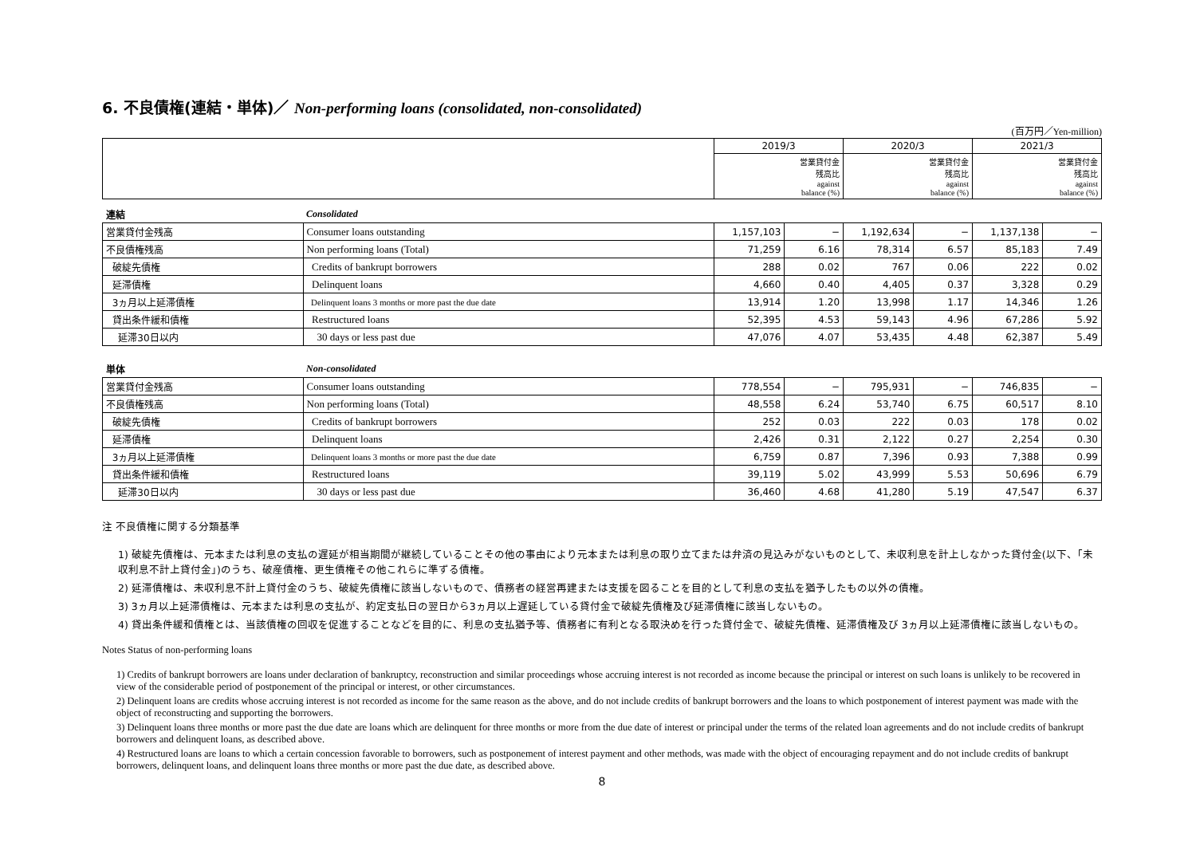6. 不良債権(連結・単体)／ Non-performing loans (consolidated, non-consolidated)
(百万円／Yen-million)
| | | 2019/3 | | 2020/3 | | 2021/3 | |
| | | | 営業貸付金 残高比 against balance (%) | | 営業貸付金 残高比 against balance (%) | | 営業貸付金 残高比 against balance (%) |
| 連結 | Consolidated | | | | | | |
| 営業貸付金残高 | Consumer loans outstanding | 1,157,103 | − | 1,192,634 | − | 1,137,138 | − |
| 不良債権残高 | Non performing loans (Total) | 71,259 | 6.16 | 78,314 | 6.57 | 85,183 | 7.49 |
| 破綻先債権 | Credits of bankrupt borrowers | 288 | 0.02 | 767 | 0.06 | 222 | 0.02 |
| 延滞債権 | Delinquent loans | 4,660 | 0.40 | 4,405 | 0.37 | 3,328 | 0.29 |
| 3ヵ月以上延滞債権 | Delinquent loans 3 months or more past the due date | 13,914 | 1.20 | 13,998 | 1.17 | 14,346 | 1.26 |
| 貸出条件緩和債権 | Restructured loans | 52,395 | 4.53 | 59,143 | 4.96 | 67,286 | 5.92 |
| 延滞30日以内 | 30 days or less past due | 47,076 | 4.07 | 53,435 | 4.48 | 62,387 | 5.49 |
| 単体 | Non-consolidated | | | | | | |
| 営業貸付金残高 | Consumer loans outstanding | 778,554 | − | 795,931 | − | 746,835 | − |
| 不良債権残高 | Non performing loans (Total) | 48,558 | 6.24 | 53,740 | 6.75 | 60,517 | 8.10 |
| 破綻先債権 | Credits of bankrupt borrowers | 252 | 0.03 | 222 | 0.03 | 178 | 0.02 |
| 延滞債権 | Delinquent loans | 2,426 | 0.31 | 2,122 | 0.27 | 2,254 | 0.30 |
| 3ヵ月以上延滞債権 | Delinquent loans 3 months or more past the due date | 6,759 | 0.87 | 7,396 | 0.93 | 7,388 | 0.99 |
| 貸出条件緩和債権 | Restructured loans | 39,119 | 5.02 | 43,999 | 5.53 | 50,696 | 6.79 |
| 延滞30日以内 | 30 days or less past due | 36,460 | 4.68 | 41,280 | 5.19 | 47,547 | 6.37 |
注 不良債権に関する分類基準
1) 破綻先債権は、元本または利息の支払の遅延が相当期間が継続していることその他の事由により元本または利息の取り立てまたは弁済の見込みがないものとして、未収利息を計上しなかった貸付金(以下、「未収利息不計上貸付金」)のうち、破産債権、更生債権その他これらに準ずる債権。
2) 延滞債権は、未収利息不計上貸付金のうち、破綻先債権に該当しないもので、債務者の経営再建または支援を図ることを目的として利息の支払を猶予したもの以外の債権。
3) 3ヵ月以上延滞債権は、元本または利息の支払が、約定支払日の翌日から3ヵ月以上遅延している貸付金で破綻先債権及び延滞債権に該当しないもの。
4) 貸出条件緩和債権とは、当該債権の回収を促進することなどを目的に、利息の支払猶予等、債務者に有利となる取決めを行った貸付金で、破綻先債権、延滞債権及び 3ヵ月以上延滞債権に該当しないもの。
Notes Status of non-performing loans
1) Credits of bankrupt borrowers are loans under declaration of bankruptcy, reconstruction and similar proceedings whose accruing interest is not recorded as income because the principal or interest on such loans is unlikely to be recovered in view of the considerable period of postponement of the principal or interest, or other circumstances.
2) Delinquent loans are credits whose accruing interest is not recorded as income for the same reason as the above, and do not include credits of bankrupt borrowers and the loans to which postponement of interest payment was made with the object of reconstructing and supporting the borrowers.
3) Delinquent loans three months or more past the due date are loans which are delinquent for three months or more from the due date of interest or principal under the terms of the related loan agreements and do not include credits of bankrupt borrowers and delinquent loans, as described above.
4) Restructured loans are loans to which a certain concession favorable to borrowers, such as postponement of interest payment and other methods, was made with the object of encouraging repayment and do not include credits of bankrupt borrowers, delinquent loans, and delinquent loans three months or more past the due date, as described above.
8